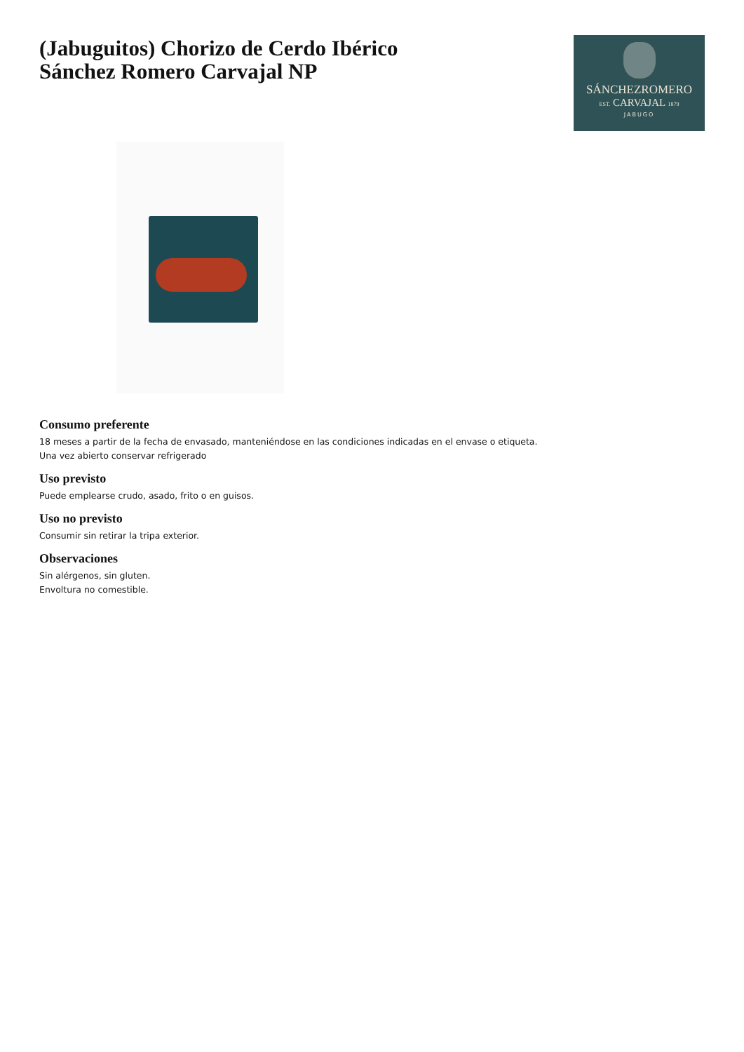(Jabuguitos) Chorizo de Cerdo Ibérico
Sánchez Romero Carvajal NP
SÁNCHEZROMERO
EST. CARVAJAL 1879
JABUGO
Consumo preferente
18 meses a partir de la fecha de envasado, manteniéndose en las condiciones indicadas en el envase o etiqueta.
Una vez abierto conservar refrigerado
Uso previsto
Puede emplearse crudo, asado, frito o en guisos.
Uso no previsto
Consumir sin retirar la tripa exterior.
Observaciones
Sin alérgenos, sin gluten.
Envoltura no comestible.